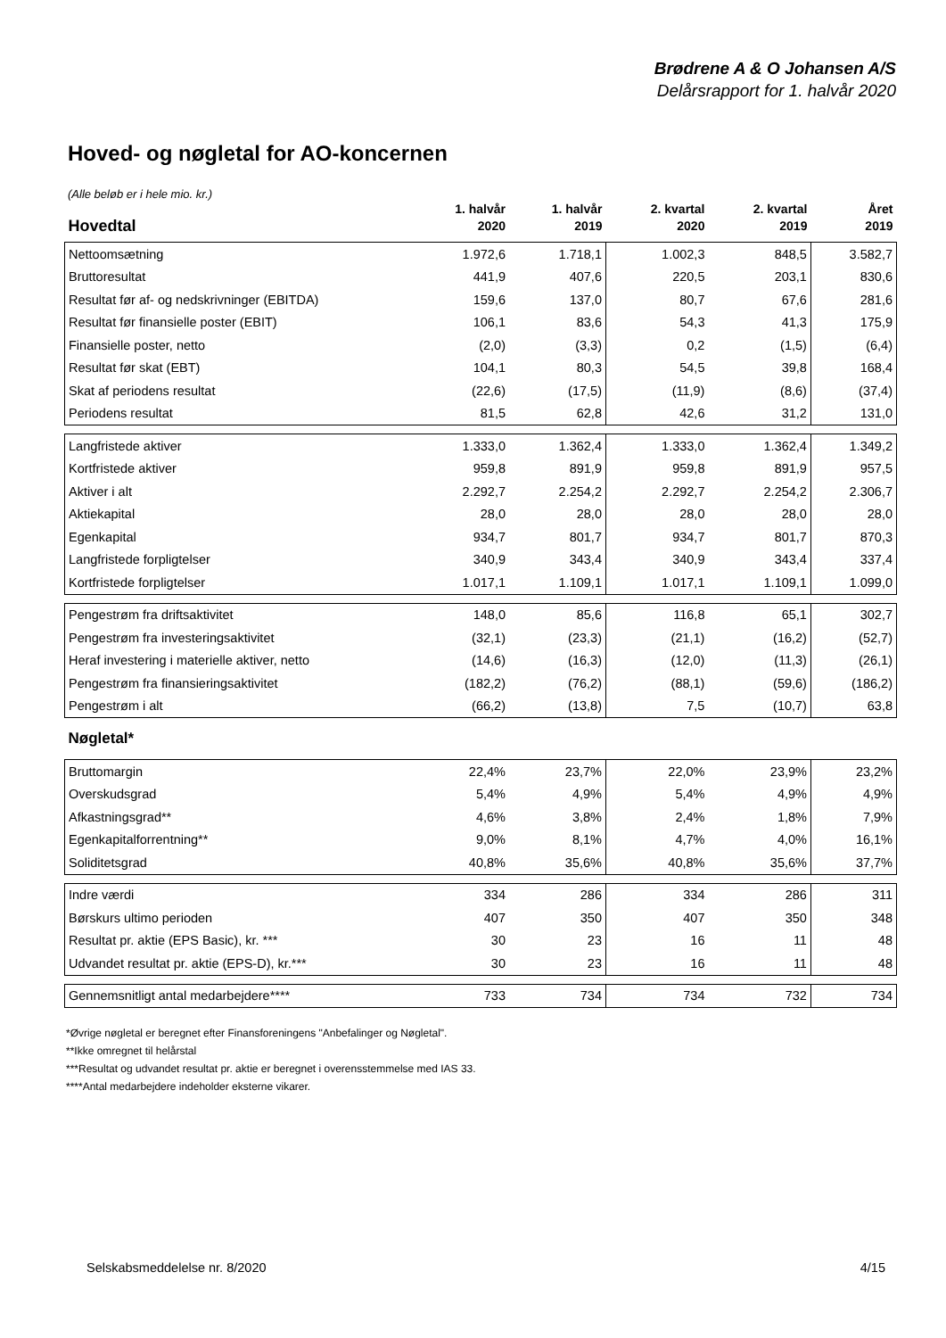Brødrene A & O Johansen A/S
Delårsrapport for 1. halvår 2020
Hoved- og nøgletal for AO-koncernen
(Alle beløb er i hele mio. kr.)
| Hovedtal | 1. halvår 2020 | 1. halvår 2019 | 2. kvartal 2020 | 2. kvartal 2019 | Året 2019 |
| --- | --- | --- | --- | --- | --- |
| Nettoomsætning | 1.972,6 | 1.718,1 | 1.002,3 | 848,5 | 3.582,7 |
| Bruttoresultat | 441,9 | 407,6 | 220,5 | 203,1 | 830,6 |
| Resultat før af- og nedskrivninger (EBITDA) | 159,6 | 137,0 | 80,7 | 67,6 | 281,6 |
| Resultat før finansielle poster (EBIT) | 106,1 | 83,6 | 54,3 | 41,3 | 175,9 |
| Finansielle poster, netto | (2,0) | (3,3) | 0,2 | (1,5) | (6,4) |
| Resultat før skat (EBT) | 104,1 | 80,3 | 54,5 | 39,8 | 168,4 |
| Skat af periodens resultat | (22,6) | (17,5) | (11,9) | (8,6) | (37,4) |
| Periodens resultat | 81,5 | 62,8 | 42,6 | 31,2 | 131,0 |
| Langfristede aktiver | 1.333,0 | 1.362,4 | 1.333,0 | 1.362,4 | 1.349,2 |
| Kortfristede aktiver | 959,8 | 891,9 | 959,8 | 891,9 | 957,5 |
| Aktiver i alt | 2.292,7 | 2.254,2 | 2.292,7 | 2.254,2 | 2.306,7 |
| Aktiekapital | 28,0 | 28,0 | 28,0 | 28,0 | 28,0 |
| Egenkapital | 934,7 | 801,7 | 934,7 | 801,7 | 870,3 |
| Langfristede forpligtelser | 340,9 | 343,4 | 340,9 | 343,4 | 337,4 |
| Kortfristede forpligtelser | 1.017,1 | 1.109,1 | 1.017,1 | 1.109,1 | 1.099,0 |
| Pengestrøm fra driftsaktivitet | 148,0 | 85,6 | 116,8 | 65,1 | 302,7 |
| Pengestrøm fra investeringsaktivitet | (32,1) | (23,3) | (21,1) | (16,2) | (52,7) |
| Heraf investering i materielle aktiver, netto | (14,6) | (16,3) | (12,0) | (11,3) | (26,1) |
| Pengestrøm fra finansieringsaktivitet | (182,2) | (76,2) | (88,1) | (59,6) | (186,2) |
| Pengestrøm i alt | (66,2) | (13,8) | 7,5 | (10,7) | 63,8 |
| Nøgletal* | | | | | |
| Bruttomargin | 22,4% | 23,7% | 22,0% | 23,9% | 23,2% |
| Overskudsgrad | 5,4% | 4,9% | 5,4% | 4,9% | 4,9% |
| Afkastningsgrad** | 4,6% | 3,8% | 2,4% | 1,8% | 7,9% |
| Egenkapitalforrentning** | 9,0% | 8,1% | 4,7% | 4,0% | 16,1% |
| Soliditetsgrad | 40,8% | 35,6% | 40,8% | 35,6% | 37,7% |
| Indre værdi | 334 | 286 | 334 | 286 | 311 |
| Børskurs ultimo perioden | 407 | 350 | 407 | 350 | 348 |
| Resultat pr. aktie (EPS Basic), kr. *** | 30 | 23 | 16 | 11 | 48 |
| Udvandet resultat pr. aktie (EPS-D), kr.*** | 30 | 23 | 16 | 11 | 48 |
| Gennemsnitligt antal medarbejdere**** | 733 | 734 | 734 | 732 | 734 |
*Øvrige nøgletal er beregnet efter Finansforeningens "Anbefalinger og Nøgletal".
**Ikke omregnet til helårstal
***Resultat og udvandet resultat pr. aktie er beregnet i overensstemmelse med IAS 33.
****Antal medarbejdere indeholder eksterne vikarer.
Selskabsmeddelelse nr. 8/2020 4/15